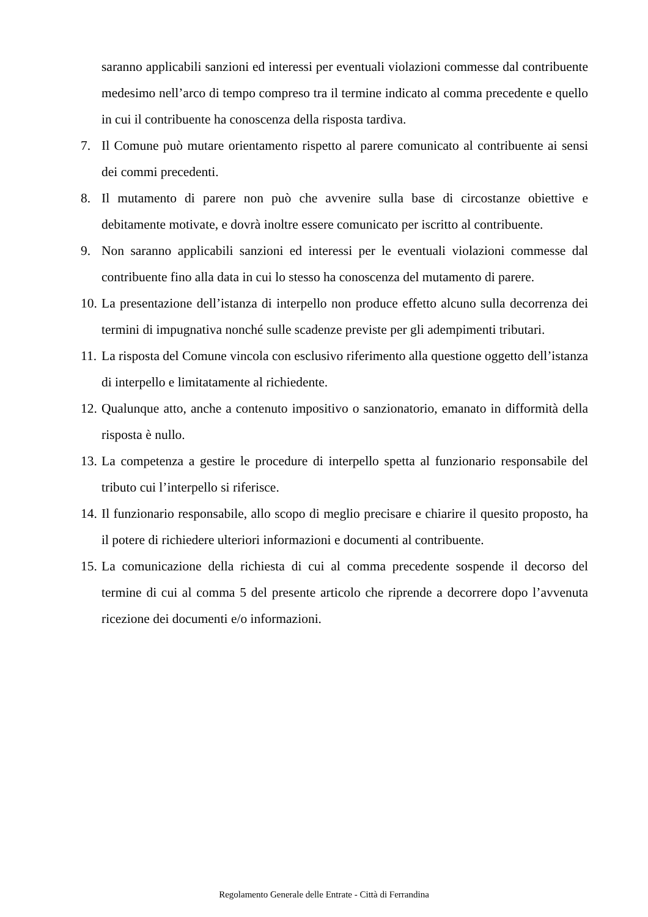saranno applicabili sanzioni ed interessi per eventuali violazioni commesse dal contribuente medesimo nell’arco di tempo compreso tra il termine indicato al comma precedente e quello in cui il contribuente ha conoscenza della risposta tardiva.
7. Il Comune può mutare orientamento rispetto al parere comunicato al contribuente ai sensi dei commi precedenti.
8. Il mutamento di parere non può che avvenire sulla base di circostanze obiettive e debitamente motivate, e dovrà inoltre essere comunicato per iscritto al contribuente.
9. Non saranno applicabili sanzioni ed interessi per le eventuali violazioni commesse dal contribuente fino alla data in cui lo stesso ha conoscenza del mutamento di parere.
10. La presentazione dell’istanza di interpello non produce effetto alcuno sulla decorrenza dei termini di impugnativa nonché sulle scadenze previste per gli adempimenti tributari.
11. La risposta del Comune vincola con esclusivo riferimento alla questione oggetto dell’istanza di interpello e limitatamente al richiedente.
12. Qualunque atto, anche a contenuto impositivo o sanzionatorio, emanato in difformità della risposta è nullo.
13. La competenza a gestire le procedure di interpello spetta al funzionario responsabile del tributo cui l’interpello si riferisce.
14. Il funzionario responsabile, allo scopo di meglio precisare e chiarire il quesito proposto, ha il potere di richiedere ulteriori informazioni e documenti al contribuente.
15. La comunicazione della richiesta di cui al comma precedente sospende il decorso del termine di cui al comma 5 del presente articolo che riprende a decorrere dopo l’avvenuta ricezione dei documenti e/o informazioni.
Regolamento Generale delle Entrate - Città di Ferrandina